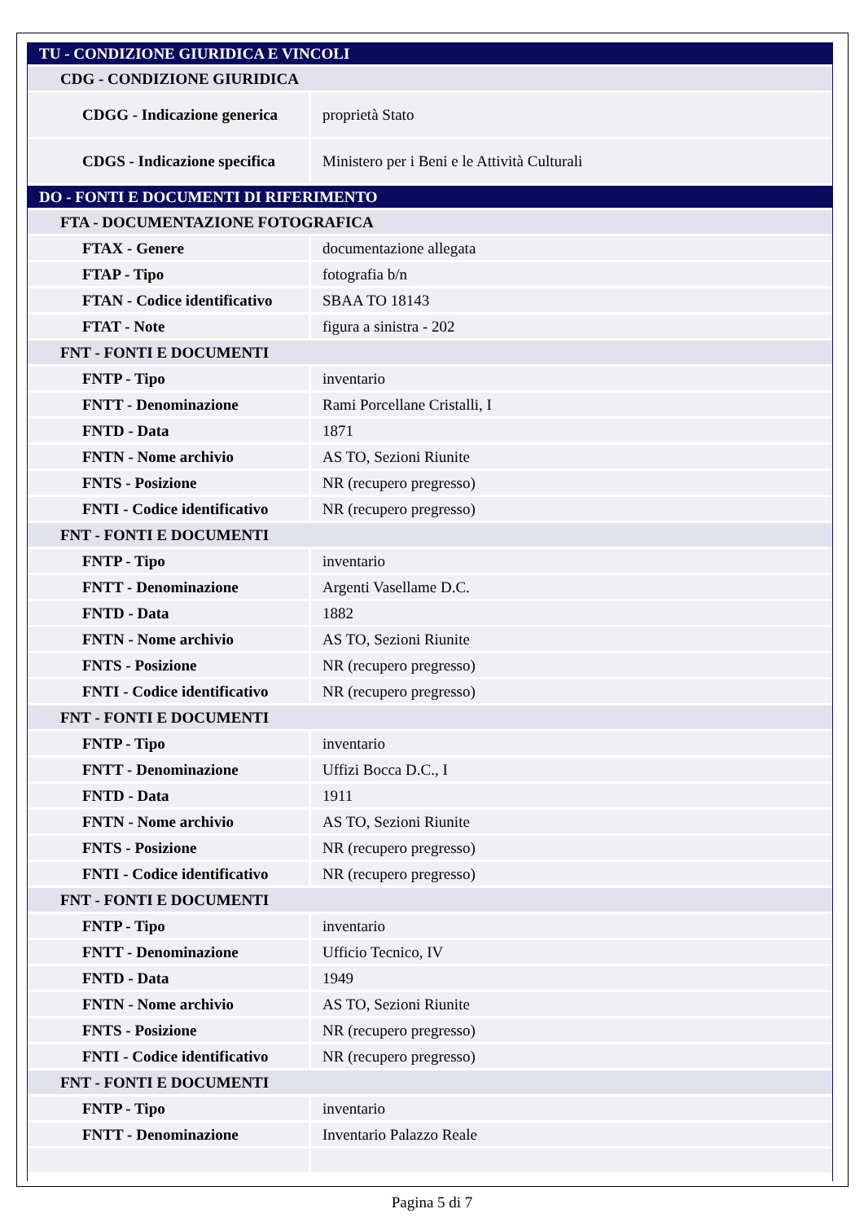| TU - CONDIZIONE GIURIDICA E VINCOLI | |
| --- | --- |
| CDG - CONDIZIONE GIURIDICA | |
| CDGG - Indicazione generica | proprietà Stato |
| CDGS - Indicazione specifica | Ministero per i Beni e le Attività Culturali |
| DO - FONTI E DOCUMENTI DI RIFERIMENTO | |
| FTA - DOCUMENTAZIONE FOTOGRAFICA | |
| FTAX - Genere | documentazione allegata |
| FTAP - Tipo | fotografia b/n |
| FTAN - Codice identificativo | SBAA TO 18143 |
| FTAT - Note | figura a sinistra - 202 |
| FNT - FONTI E DOCUMENTI | |
| FNTP - Tipo | inventario |
| FNTT - Denominazione | Rami Porcellane Cristalli, I |
| FNTD - Data | 1871 |
| FNTN - Nome archivio | AS TO, Sezioni Riunite |
| FNTS - Posizione | NR (recupero pregresso) |
| FNTI - Codice identificativo | NR (recupero pregresso) |
| FNT - FONTI E DOCUMENTI | |
| FNTP - Tipo | inventario |
| FNTT - Denominazione | Argenti Vasellame D.C. |
| FNTD - Data | 1882 |
| FNTN - Nome archivio | AS TO, Sezioni Riunite |
| FNTS - Posizione | NR (recupero pregresso) |
| FNTI - Codice identificativo | NR (recupero pregresso) |
| FNT - FONTI E DOCUMENTI | |
| FNTP - Tipo | inventario |
| FNTT - Denominazione | Uffizi Bocca D.C., I |
| FNTD - Data | 1911 |
| FNTN - Nome archivio | AS TO, Sezioni Riunite |
| FNTS - Posizione | NR (recupero pregresso) |
| FNTI - Codice identificativo | NR (recupero pregresso) |
| FNT - FONTI E DOCUMENTI | |
| FNTP - Tipo | inventario |
| FNTT - Denominazione | Ufficio Tecnico, IV |
| FNTD - Data | 1949 |
| FNTN - Nome archivio | AS TO, Sezioni Riunite |
| FNTS - Posizione | NR (recupero pregresso) |
| FNTI - Codice identificativo | NR (recupero pregresso) |
| FNT - FONTI E DOCUMENTI | |
| FNTP - Tipo | inventario |
| FNTT - Denominazione | Inventario Palazzo Reale |
Pagina 5 di 7